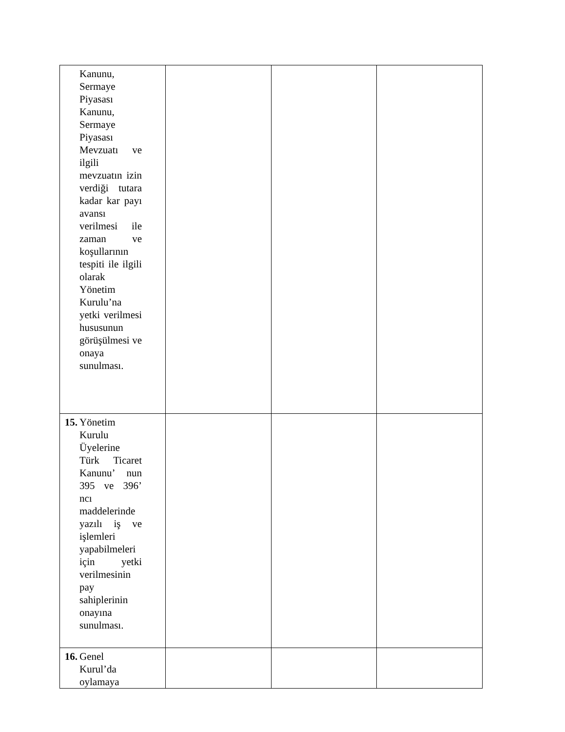| Kanunu, Sermaye Piyasası Kanunu, Sermaye Piyasası Mevzuatı ve ilgili mevzuatın izin verdiği tutara kadar kar payı avansı verilmesi ile zaman ve koşullarının tespiti ile ilgili olarak Yönetim Kurulu’na yetki verilmesi hususunun görüşülmesi ve onaya sunulması. | | | |
| 15. Yönetim Kurulu Üyelerine Türk Ticaret Kanunu’ nun 395 ve 396’ ncı maddelerinde yazılı iş ve işlemleri yapabilmeleri için yetki verilmesinin pay sahiplerinin onayına sunulması. | | | |
| 16. Genel Kurul’da oylamaya | | | |